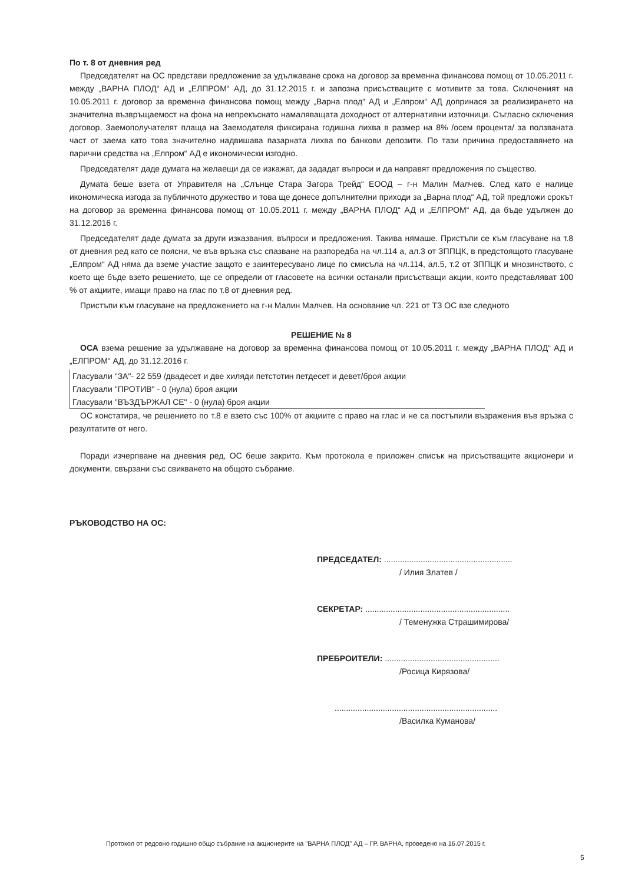По т. 8 от дневния ред
Председателят на ОС представи предложение за удължаване срока на договор за временна финансова помощ от 10.05.2011 г. между „ВАРНА ПЛОД“ АД и „ЕЛПРОМ“ АД, до 31.12.2015 г. и запозна присъстващите с мотивите за това. Сключеният на 10.05.2011 г. договор за временна финансова помощ между „Варна плод“ АД и „Елпром“ АД допринася за реализирането на значителна възвръщаемост на фона на непрекъснато намаляващата доходност от алтернативни източници. Съгласно сключения договор, Заемополучателят плаща на Заемодателя фиксирана годишна лихва в размер на 8% /осем процента/ за ползваната част от заема като това значително надвишава пазарната лихва по банкови депозити. По тази причина предоставянето на парични средства на „Елпром“ АД е икономически изгодно.
Председателят даде думата на желаещи да се изкажат, да зададат въпроси и да направят предложения по същество.
Думата беше взета от Управителя на „Слънце Стара Загора Трейд“ ЕООД – г-н Малин Малчев. След като е налице икономическа изгода за публичното дружество и това ще донесе допълнителни приходи за „Варна плод“ АД, той предложи срокът на договор за временна финансова помощ от 10.05.2011 г. между „ВАРНА ПЛОД“ АД и „ЕЛПРОМ“ АД, да бъде удължен до 31.12.2016 г.
Председателят даде думата за други изказвания, въпроси и предложения. Такива нямаше. Пристъпи се към гласуване на т.8 от дневния ред като се поясни, че във връзка със спазване на разпоредба на чл.114 а, ал.3 от ЗППЦК, в предстоящото гласуване „Елпром“ АД няма да вземе участие защото е заинтересувано лице по смисъла на чл.114, ал.5, т.2 от ЗППЦК и мнозинството, с което ще бъде взето решението, ще се определи от гласовете на всички останали присъстващи акции, които представляват 100 % от акциите, имащи право на глас по т.8 от дневния ред.
Пристъпи към гласуване на предложението на г-н Малин Малчев. На основание чл. 221 от ТЗ ОС взе следното
РЕШЕНИЕ № 8
ОСА взема решение за удължаване на договор за временна финансова помощ от 10.05.2011 г. между „ВАРНА ПЛОД“ АД и „ЕЛПРОМ“ АД, до 31.12.2016 г.
Гласували "ЗА"- 22 559 /двадесет и две хиляди петстотин петдесет и девет/броя акции
Гласували "ПРОТИВ" - 0 (нула) броя акции
Гласували "ВЪЗДЪРЖАЛ СЕ" - 0 (нула) броя акции
ОС констатира, че решението по т.8 е взето със 100% от акциите с право на глас и не са постъпили възражения във връзка с резултатите от него.
Поради изчерпване на дневния ред, ОС беше закрито. Към протокола е приложен списък на присъстващите акционери и документи, свързани със свикването на общото събрание.
РЪКОВОДСТВО НА ОС:
ПРЕДСЕДАТЕЛ: ........................................................
/ Илия Златев /
СЕКРЕТАР: ...............................................................
/ Теменужка Страшимирова/
ПРЕБРОИТЕЛИ: ..................................................
/Росица Кирязова/
.......................................................................
/Василка Куманова/
Протокол от редовно годишно общо събрание на акционерите на "ВАРНА ПЛОД" АД – ГР. ВАРНА, проведено на 16.07.2015 г.
5